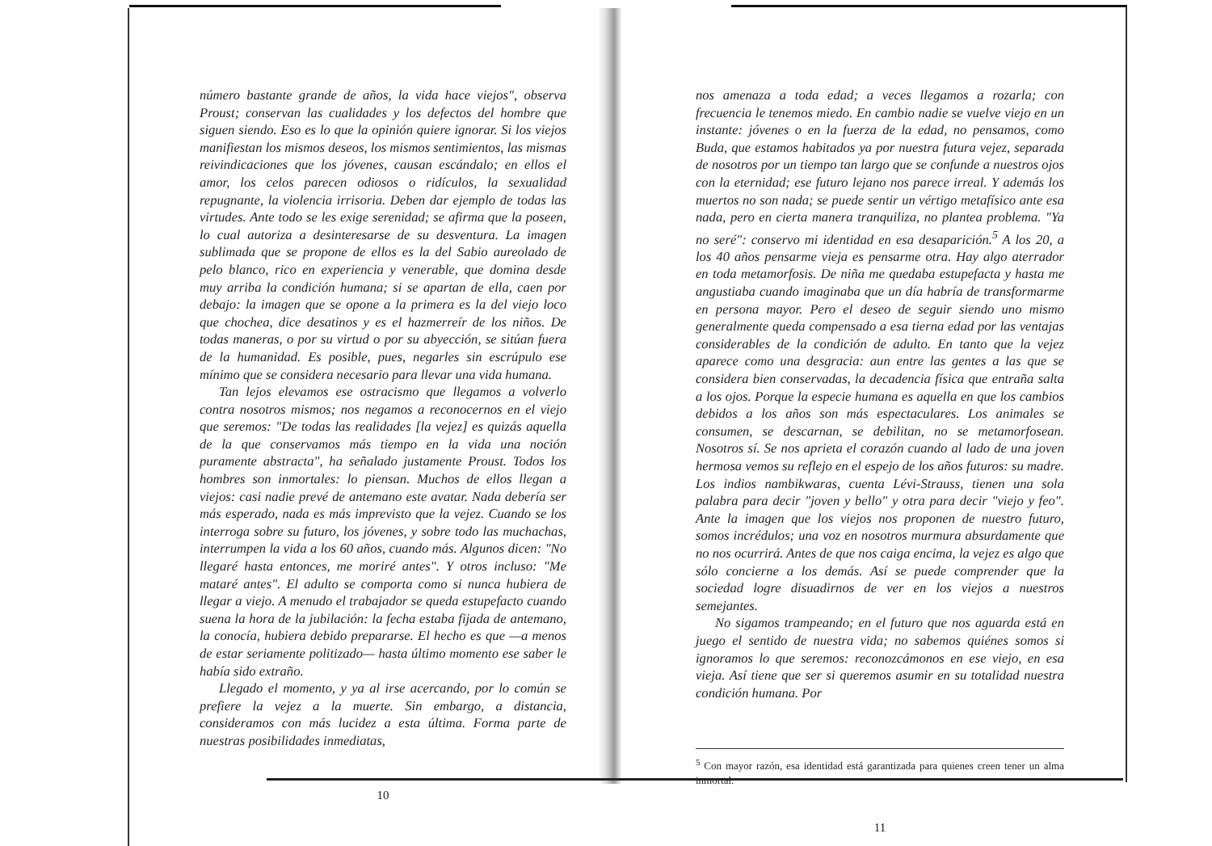número bastante grande de años, la vida hace viejos", observa Proust; conservan las cualidades y los defectos del hombre que siguen siendo. Eso es lo que la opinión quiere ignorar. Si los viejos manifiestan los mismos deseos, los mismos sentimientos, las mismas reivindicaciones que los jóvenes, causan escándalo; en ellos el amor, los celos parecen odiosos o ridículos, la sexualidad repugnante, la violencia irrisoria. Deben dar ejemplo de todas las virtudes. Ante todo se les exige serenidad; se afirma que la poseen, lo cual autoriza a desinteresarse de su desventura. La imagen sublimada que se propone de ellos es la del Sabio aureolado de pelo blanco, rico en experiencia y venerable, que domina desde muy arriba la condición humana; si se apartan de ella, caen por debajo: la imagen que se opone a la primera es la del viejo loco que chochea, dice desatinos y es el hazmerreír de los niños. De todas maneras, o por su virtud o por su abyección, se sitúan fuera de la humanidad. Es posible, pues, negarles sin escrúpulo ese mínimo que se considera necesario para llevar una vida humana.
Tan lejos elevamos ese ostracismo que llegamos a volverlo contra nosotros mismos; nos negamos a reconocernos en el viejo que seremos: "De todas las realidades [la vejez] es quizás aquella de la que conservamos más tiempo en la vida una noción puramente abstracta", ha señalado justamente Proust. Todos los hombres son inmortales: lo piensan. Muchos de ellos llegan a viejos: casi nadie prevé de antemano este avatar. Nada debería ser más esperado, nada es más imprevisto que la vejez. Cuando se los interroga sobre su futuro, los jóvenes, y sobre todo las muchachas, interrumpen la vida a los 60 años, cuando más. Algunos dicen: "No llegaré hasta entonces, me moriré antes". Y otros incluso: "Me mataré antes". El adulto se comporta como si nunca hubiera de llegar a viejo. A menudo el trabajador se queda estupefacto cuando suena la hora de la jubilación: la fecha estaba fijada de antemano, la conocía, hubiera debido prepararse. El hecho es que —a menos de estar seriamente politizado— hasta último momento ese saber le había sido extraño.
Llegado el momento, y ya al irse acercando, por lo común se prefiere la vejez a la muerte. Sin embargo, a distancia, consideramos con más lucidez a esta última. Forma parte de nuestras posibilidades inmediatas,
10
nos amenaza a toda edad; a veces llegamos a rozarla; con frecuencia le tenemos miedo. En cambio nadie se vuelve viejo en un instante: jóvenes o en la fuerza de la edad, no pensamos, como Buda, que estamos habitados ya por nuestra futura vejez, separada de nosotros por un tiempo tan largo que se confunde a nuestros ojos con la eternidad; ese futuro lejano nos parece irreal. Y además los muertos no son nada; se puede sentir un vértigo metafísico ante esa nada, pero en cierta manera tranquiliza, no plantea problema. "Ya no seré": conservo mi identidad en esa desaparición.<sup>5</sup> A los 20, a los 40 años pensarme vieja es pensarme otra. Hay algo aterrador en toda metamorfosis. De niña me quedaba estupefacta y hasta me angustiaba cuando imaginaba que un día habría de transformarme en persona mayor. Pero el deseo de seguir siendo uno mismo generalmente queda compensado a esa tierna edad por las ventajas considerables de la condición de adulto. En tanto que la vejez aparece como una desgracia: aun entre las gentes a las que se considera bien conservadas, la decadencia física que entraña salta a los ojos. Porque la especie humana es aquella en que los cambios debidos a los años son más espectaculares. Los animales se consumen, se descarnan, se debilitan, no se metamorfosean. Nosotros sí. Se nos aprieta el corazón cuando al lado de una joven hermosa vemos su reflejo en el espejo de los años futuros: su madre. Los indios nambikwaras, cuenta Lévi-Strauss, tienen una sola palabra para decir "joven y bello" y otra para decir "viejo y feo". Ante la imagen que los viejos nos proponen de nuestro futuro, somos incrédulos; una voz en nosotros murmura absurdamente que no nos ocurrirá. Antes de que nos caiga encima, la vejez es algo que sólo concierne a los demás. Así se puede comprender que la sociedad logre disuadirnos de ver en los viejos a nuestros semejantes.
No sigamos trampeando; en el futuro que nos aguarda está en juego el sentido de nuestra vida; no sabemos quiénes somos si ignoramos lo que seremos: reconozcámonos en ese viejo, en esa vieja. Así tiene que ser si queremos asumir en su totalidad nuestra condición humana. Por
<sup>5</sup> Con mayor razón, esa identidad está garantizada para quienes creen tener un alma inmortal.
11